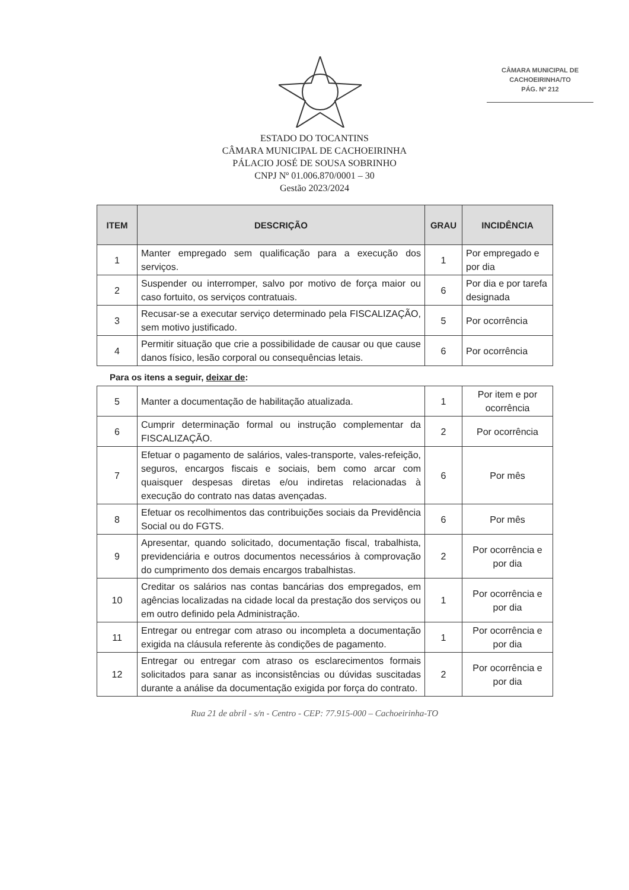CÂMARA MUNICIPAL DE
CACHOEIRINHA/TO
PÁG. Nº 212
ESTADO DO TOCANTINS
CÂMARA MUNICIPAL DE CACHOEIRINHA
PÁLACIO JOSÉ DE SOUSA SOBRINHO
CNPJ Nº 01.006.870/0001 – 30
Gestão 2023/2024
| ITEM | DESCRIÇÃO | GRAU | INCIDÊNCIA |
| --- | --- | --- | --- |
| 1 | Manter empregado sem qualificação para a execução dos serviços. | 1 | Por empregado e por dia |
| 2 | Suspender ou interromper, salvo por motivo de força maior ou caso fortuito, os serviços contratuais. | 6 | Por dia e por tarefa designada |
| 3 | Recusar-se a executar serviço determinado pela FISCALIZAÇÃO, sem motivo justificado. | 5 | Por ocorrência |
| 4 | Permitir situação que crie a possibilidade de causar ou que cause danos físico, lesão corporal ou consequências letais. | 6 | Por ocorrência |
Para os itens a seguir, deixar de:
| 5 | Manter a documentação de habilitação atualizada. | 1 | Por item e por ocorrência |
| 6 | Cumprir determinação formal ou instrução complementar da FISCALIZAÇÃO. | 2 | Por ocorrência |
| 7 | Efetuar o pagamento de salários, vales-transporte, vales-refeição, seguros, encargos fiscais e sociais, bem como arcar com quaisquer despesas diretas e/ou indiretas relacionadas à execução do contrato nas datas avençadas. | 6 | Por mês |
| 8 | Efetuar os recolhimentos das contribuições sociais da Previdência Social ou do FGTS. | 6 | Por mês |
| 9 | Apresentar, quando solicitado, documentação fiscal, trabalhista, previdenciária e outros documentos necessários à comprovação do cumprimento dos demais encargos trabalhistas. | 2 | Por ocorrência e por dia |
| 10 | Creditar os salários nas contas bancárias dos empregados, em agências localizadas na cidade local da prestação dos serviços ou em outro definido pela Administração. | 1 | Por ocorrência e por dia |
| 11 | Entregar ou entregar com atraso ou incompleta a documentação exigida na cláusula referente às condições de pagamento. | 1 | Por ocorrência e por dia |
| 12 | Entregar ou entregar com atraso os esclarecimentos formais solicitados para sanar as inconsistências ou dúvidas suscitadas durante a análise da documentação exigida por força do contrato. | 2 | Por ocorrência e por dia |
Rua 21 de abril - s/n - Centro - CEP: 77.915-000 – Cachoeirinha-TO